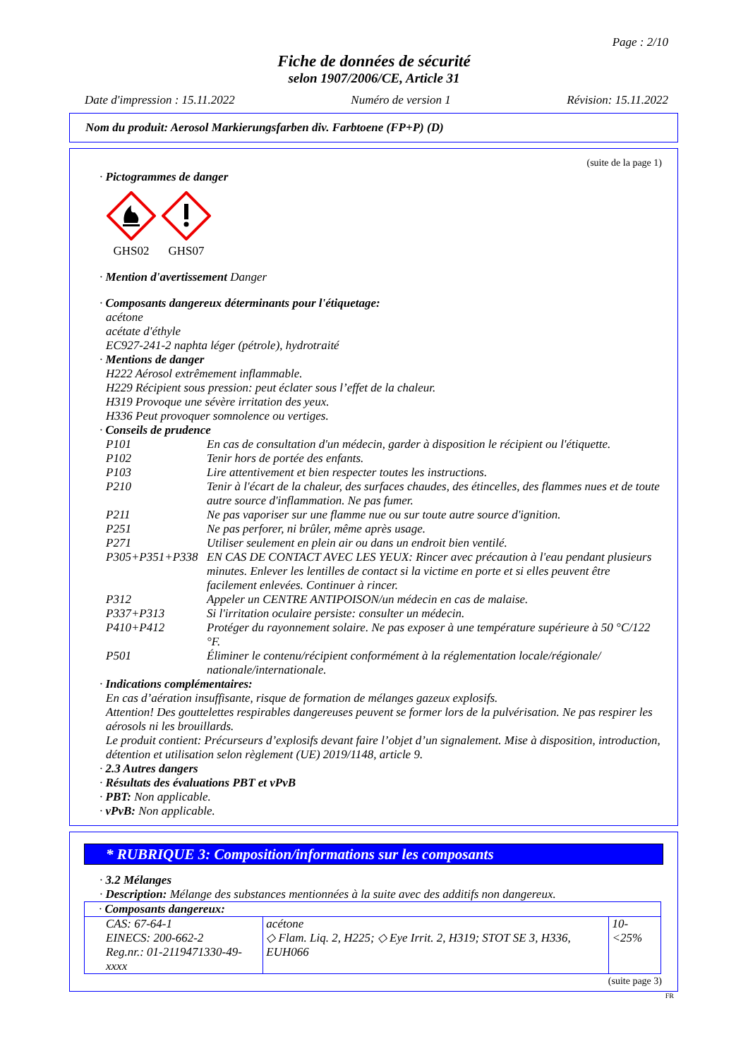Page : 2/10
Fiche de données de sécurité
selon 1907/2006/CE, Article 31
Date d'impression : 15.11.2022 Numéro de version 1 Révision: 15.11.2022
Nom du produit: Aerosol Markierungsfarben div. Farbtoene (FP+P) (D)
(suite de la page 1)
· Pictogrammes de danger
GHS02
GHS07
· Mention d'avertissement Danger
· Composants dangereux déterminants pour l'étiquetage:
acétone
acétate d'éthyle
EC927-241-2 naphta léger (pétrole), hydrotraité
· Mentions de danger
H222 Aérosol extrêmement inflammable.
H229 Récipient sous pression: peut éclater sous l’effet de la chaleur.
H319 Provoque une sévère irritation des yeux.
H336 Peut provoquer somnolence ou vertiges.
· Conseils de prudence
| P101 | En cas de consultation d'un médecin, garder à disposition le récipient ou l'étiquette. |
| P102 | Tenir hors de portée des enfants. |
| P103 | Lire attentivement et bien respecter toutes les instructions. |
| P210 | Tenir à l'écart de la chaleur, des surfaces chaudes, des étincelles, des flammes nues et de toute autre source d'inflammation. Ne pas fumer. |
| P211 | Ne pas vaporiser sur une flamme nue ou sur toute autre source d'ignition. |
| P251 | Ne pas perforer, ni brûler, même après usage. |
| P271 | Utiliser seulement en plein air ou dans un endroit bien ventilé. |
| P305+P351+P338 | EN CAS DE CONTACT AVEC LES YEUX: Rincer avec précaution à l'eau pendant plusieurs minutes. Enlever les lentilles de contact si la victime en porte et si elles peuvent être facilement enlevées. Continuer à rincer. |
| P312 | Appeler un CENTRE ANTIPOISON/un médecin en cas de malaise. |
| P337+P313 | Si l'irritation oculaire persiste: consulter un médecin. |
| P410+P412 | Protéger du rayonnement solaire. Ne pas exposer à une température supérieure à 50 °C/122 °F. |
| P501 | Éliminer le contenu/récipient conformément à la réglementation locale/régionale/ nationale/internationale. |
· Indications complémentaires:
En cas d’aération insuffisante, risque de formation de mélanges gazeux explosifs.
Attention! Des gouttelettes respirables dangereuses peuvent se former lors de la pulvérisation. Ne pas respirer les aérosols ni les brouillards.
Le produit contient: Précurseurs d’explosifs devant faire l’objet d’un signalement. Mise à disposition, introduction, détention et utilisation selon règlement (UE) 2019/1148, article 9.
· 2.3 Autres dangers
· Résultats des évaluations PBT et vPvB
· PBT: Non applicable.
· vPvB: Non applicable.
* RUBRIQUE 3: Composition/informations sur les composants
· 3.2 Mélanges
· Description: Mélange des substances mentionnées à la suite avec des additifs non dangereux.
| · Composants dangereux: | | |
| CAS: 67-64-1 EINECS: 200-662-2 Reg.nr.: 01-2119471330-49-xxxx | acétone ◇ Flam. Liq. 2, H225; ◇ Eye Irrit. 2, H319; STOT SE 3, H336, EUH066 | 10-<25% |
(suite page 3)
FR